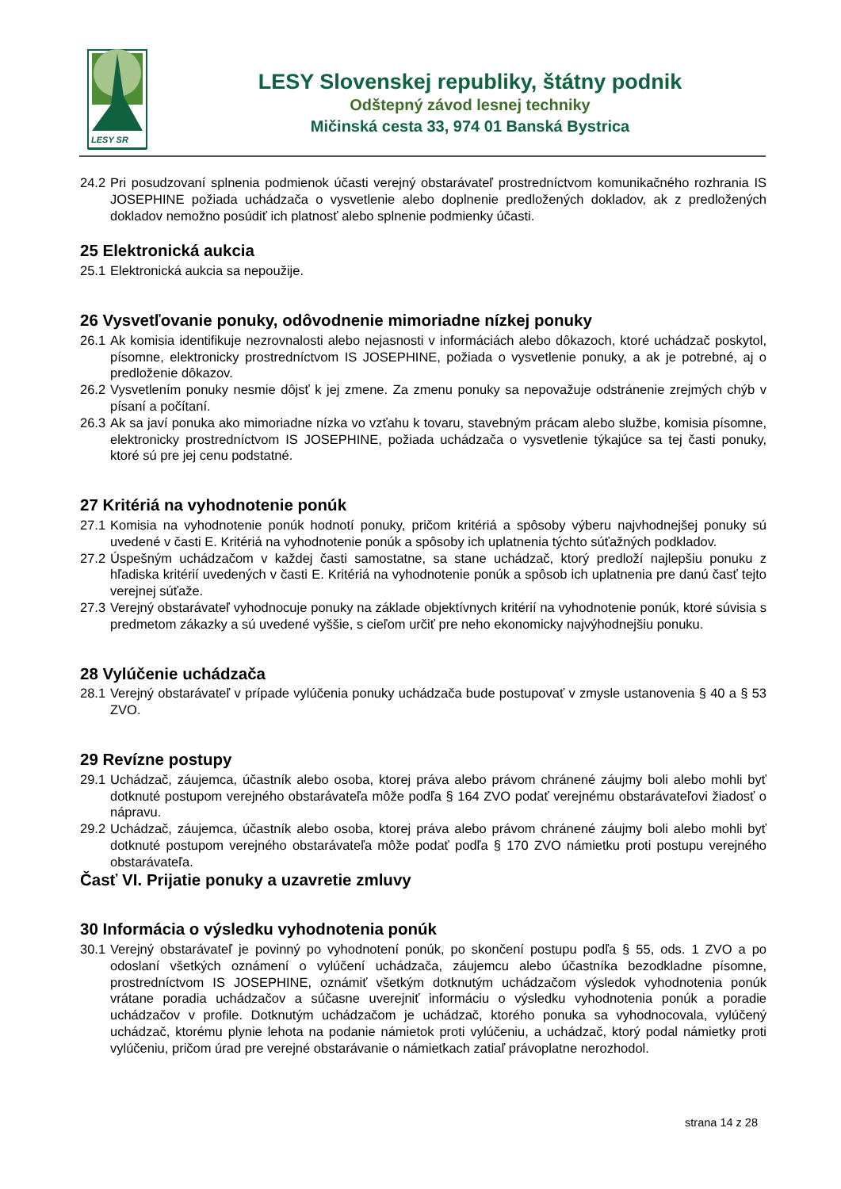LESY SR
LESY Slovenskej republiky, štátny podnik
Odštepný závod lesnej techniky
Mičinská cesta 33, 974 01 Banská Bystrica
24.2 Pri posudzovaní splnenia podmienok účasti verejný obstarávateľ prostredníctvom komunikačného rozhrania IS JOSEPHINE požiada uchádzača o vysvetlenie alebo doplnenie predložených dokladov, ak z predložených dokladov nemožno posúdiť ich platnosť alebo splnenie podmienky účasti.
25 Elektronická aukcia
25.1 Elektronická aukcia sa nepoužije.
26 Vysvetľovanie ponuky, odôvodnenie mimoriadne nízkej ponuky
26.1 Ak komisia identifikuje nezrovnalosti alebo nejasnosti v informáciách alebo dôkazoch, ktoré uchádzač poskytol, písomne, elektronicky prostredníctvom IS JOSEPHINE, požiada o vysvetlenie ponuky, a ak je potrebné, aj o predloženie dôkazov.
26.2 Vysvetlením ponuky nesmie dôjsť k jej zmene. Za zmenu ponuky sa nepovažuje odstránenie zrejmých chýb v písaní a počítaní.
26.3 Ak sa javí ponuka ako mimoriadne nízka vo vzťahu k tovaru, stavebným prácam alebo službe, komisia písomne, elektronicky prostredníctvom IS JOSEPHINE, požiada uchádzača o vysvetlenie týkajúce sa tej časti ponuky, ktoré sú pre jej cenu podstatné.
27 Kritériá na vyhodnotenie ponúk
27.1 Komisia na vyhodnotenie ponúk hodnotí ponuky, pričom kritériá a spôsoby výberu najvhodnejšej ponuky sú uvedené v časti E. Kritériá na vyhodnotenie ponúk a spôsoby ich uplatnenia týchto súťažných podkladov.
27.2 Úspešným uchádzačom v každej časti samostatne, sa stane uchádzač, ktorý predloží najlepšiu ponuku z hľadiska kritérií uvedených v časti E. Kritériá na vyhodnotenie ponúk a spôsob ich uplatnenia pre danú časť tejto verejnej súťaže.
27.3 Verejný obstarávateľ vyhodnocuje ponuky na základe objektívnych kritérií na vyhodnotenie ponúk, ktoré súvisia s predmetom zákazky a sú uvedené vyššie, s cieľom určiť pre neho ekonomicky najvýhodnejšiu ponuku.
28 Vylúčenie uchádzača
28.1 Verejný obstarávateľ v prípade vylúčenia ponuky uchádzača bude postupovať v zmysle ustanovenia § 40 a § 53 ZVO.
29 Revízne postupy
29.1 Uchádzač, záujemca, účastník alebo osoba, ktorej práva alebo právom chránené záujmy boli alebo mohli byť dotknuté postupom verejného obstarávateľa môže podľa § 164 ZVO podať verejnému obstarávateľovi žiadosť o nápravu.
29.2 Uchádzač, záujemca, účastník alebo osoba, ktorej práva alebo právom chránené záujmy boli alebo mohli byť dotknuté postupom verejného obstarávateľa môže podať podľa § 170 ZVO námietku proti postupu verejného obstarávateľa.
Časť VI. Prijatie ponuky a uzavretie zmluvy
30 Informácia o výsledku vyhodnotenia ponúk
30.1 Verejný obstarávateľ je povinný po vyhodnotení ponúk, po skončení postupu podľa § 55, ods. 1 ZVO a po odoslaní všetkých oznámení o vylúčení uchádzača, záujemcu alebo účastníka bezodkladne písomne, prostredníctvom IS JOSEPHINE, oznámiť všetkým dotknutým uchádzačom výsledok vyhodnotenia ponúk vrátane poradia uchádzačov a súčasne uverejniť informáciu o výsledku vyhodnotenia ponúk a poradie uchádzačov v profile. Dotknutým uchádzačom je uchádzač, ktorého ponuka sa vyhodnocovala, vylúčený uchádzač, ktorému plynie lehota na podanie námietok proti vylúčeniu, a uchádzač, ktorý podal námietky proti vylúčeniu, pričom úrad pre verejné obstarávanie o námietkach zatiaľ právoplatne nerozhodol.
strana 14 z 28